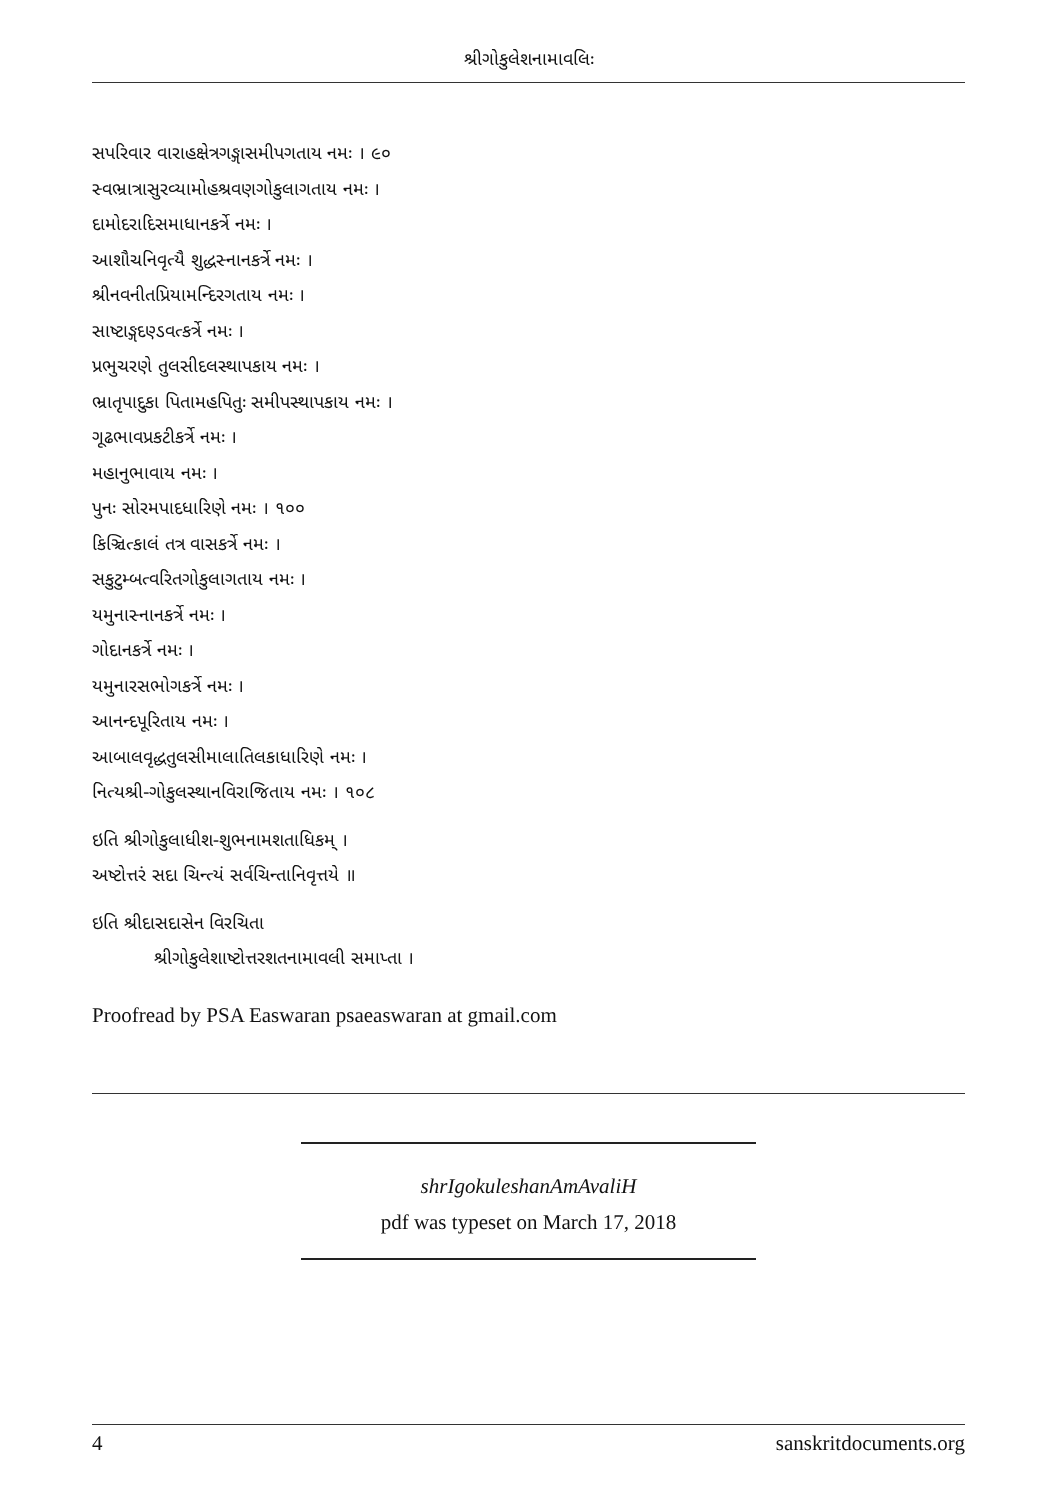શ્રીગોકુલેશનામાવલિઃ
સપરિવાર વારાહક્ષેત્રગઙ્ગાસમીપગતાય નમઃ । ૯૦
સ્વભ્રાત્રાસુરવ્યામોહશ્રવણગોકુલાગતાય નમઃ ।
દામોદરાદિસમાધાનકર્ત્રે નમઃ ।
આશૌચનિવૃત્યૈ શુદ્ધસ્નાનકર્ત્રે નમઃ ।
શ્રીનવનીતપ્રિયામન્દિરગતાય નમઃ ।
સાષ્ટાઙ્ગદણ્ડવત્કર્ત્રે નમઃ ।
પ્રભુચરણે તુલસીદલસ્થાપકાય નમઃ ।
ભ્રાતૃપાદુકા પિતામહપિતુઃ સમીપસ્થાપકાય નમઃ ।
ગૂઢભાવપ્રકટીકર્ત્રે નમઃ ।
મહાનુભાવાય નમઃ ।
પુનઃ સોરમપાદધારિણે નમઃ । ૧૦૦
કિઞ્ચિત્કાલં તત્ર વાસકર્ત્રે નમઃ ।
સકુટુમ્બત્વરિતગોકુલાગતાય નમઃ ।
યમુનાસ્નાનકર્ત્રે નમઃ ।
ગોદાનકર્ત્રે નમઃ ।
યમુનારસભોગકર્ત્રે નમઃ ।
આનન્દપૂરિતાય નમઃ ।
આબાલવૃદ્ધતુલસીમાલાતિલકાધારિણે નમઃ ।
નિત્યશ્રી-ગોકુલસ્થાનવિરાજિતાય નમઃ । ૧૦૮
ઇતિ શ્રીગોકુલાધીશ-શુભનામશતાધિકમ્ ।
અષ્ટોત્તરં સદા ચિન્ત્યં સર્વચિન્તાનિવૃત્તયે ॥
ઇતિ શ્રીદાસદાસેન વિરચિતા
શ્રીગોકુલેશાષ્ટોત્તરશતનામાવલી સમાપ્તા ।
Proofread by PSA Easwaran psaeaswaran at gmail.com
shrIgokuleshanAmAvaliH
pdf was typeset on March 17, 2018
4 sanskritdocuments.org